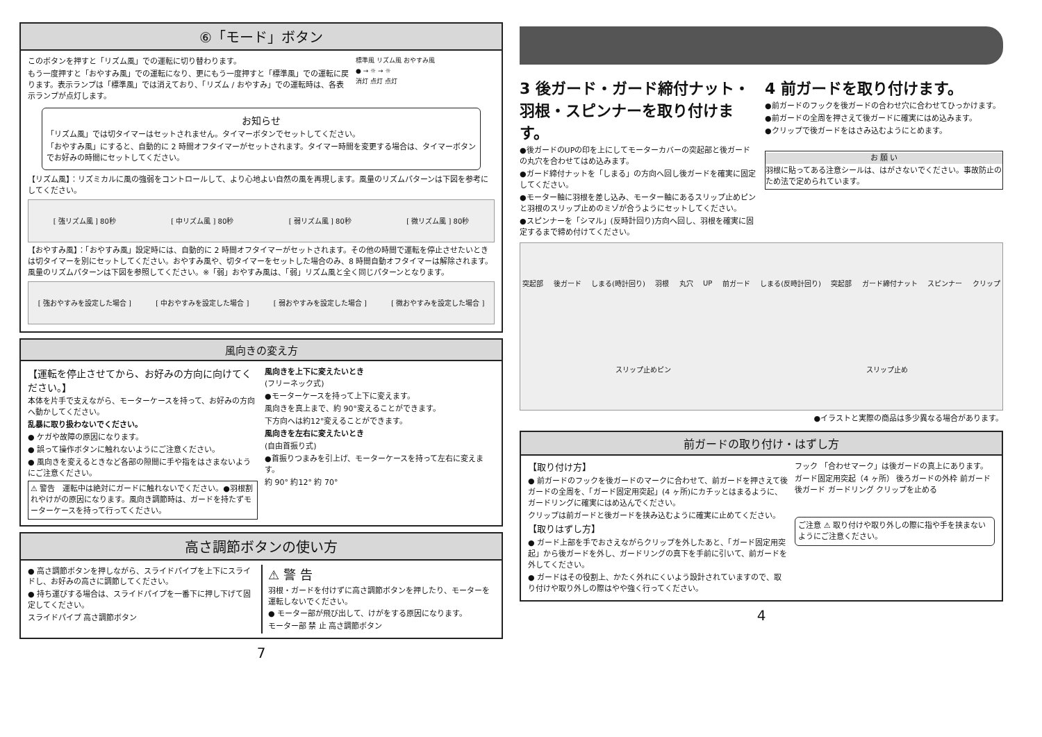⑥「モード」ボタン
このボタンを押すと「リズム風」での運転に切り替わります。
もう一度押すと「おやすみ風」での運転になり、更にもう一度押すと「標準風」での運転に戻ります。表示ランプは「標準風」では消えており、「リズム / おやすみ」での運転時は、各表示ランプが点灯します。
標準風 リズム風 おやすみ風
● → ☼ → ☼
消灯 点灯 点灯
お知らせ
「リズム風」では切タイマーはセットされません。タイマーボタンでセットしてください。
「おやすみ風」にすると、自動的に 2 時間オフタイマーがセットされます。タイマー時間を変更する場合は、タイマーボタンでお好みの時間にセットしてください。
【リズム風】：リズミカルに風の強弱をコントロールして、より心地よい自然の風を再現します。風量のリズムパターンは下図を参考にしてください。
[ 強リズム風 ] 80秒 [ 中リズム風 ] 80秒 [ 弱リズム風 ] 80秒 [ 微リズム風 ] 80秒
【おやすみ風】：「おやすみ風」設定時には、自動的に 2 時間オフタイマーがセットされます。その他の時間で運転を停止させたいときは切タイマーを別にセットしてください。おやすみ風や、切タイマーをセットした場合のみ、8 時間自動オフタイマーは解除されます。風量のリズムパターンは下図を参照してください。※「弱」おやすみ風は、「弱」リズム風と全く同じパターンとなります。
[ 強おやすみを設定した場合 ] [ 中おやすみを設定した場合 ] [ 弱おやすみを設定した場合 ] [ 微おやすみを設定した場合 ]
風向きの変え方
【運転を停止させてから、お好みの方向に向けてください。】
本体を片手で支えながら、モーターケースを持って、お好みの方向へ動かしてください。
乱暴に取り扱わないでください。
● ケガや故障の原因になります。
● 誤って操作ボタンに触れないようにご注意ください。
● 風向きを変えるときなど各部の隙間に手や指をはさまないようにご注意ください。
⚠ 警告　運転中は絶対にガードに触れないでください。●羽根割れやけがの原因になります。風向き調節時は、ガードを持たずモーターケースを持って行ってください。
風向きを上下に変えたいとき
(フリーネック式)
●モーターケースを持って上下に変えます。
風向きを真上まで、約 90°変えることができます。
下方向へは約12°変えることができます。
風向きを左右に変えたいとき
(自由首振り式)
●首振りつまみを引上げ、モーターケースを持って左右に変えます。
約 90° 約12° 約 70°
高さ調節ボタンの使い方
● 高さ調節ボタンを押しながら、スライドパイプを上下にスライドし、お好みの高さに調節してください。
● 持ち運びする場合は、スライドパイプを一番下に押し下げて固定してください。
スライドパイプ 高さ調節ボタン
⚠ 警 告
羽根・ガードを付けずに高さ調節ボタンを押したり、モーターを運転しないでください。
● モーター部が飛び出して、けがをする原因になります。
モーター部 禁 止 高さ調節ボタン
7
3 後ガード・ガード締付ナット・羽根・スピンナーを取り付けます。
●後ガードのUPの印を上にしてモーターカバーの突起部と後ガードの丸穴を合わせてはめ込みます。
●ガード締付ナットを「しまる」の方向へ回し後ガードを確実に固定してください。
●モーター軸に羽根を差し込み、モーター軸にあるスリップ止めピンと羽根のスリップ止めのミゾが合うようにセットしてください。
●スピンナーを「シマル」(反時計回り)方向へ回し、羽根を確実に固定するまで締め付けてください。
4 前ガードを取り付けます。
●前ガードのフックを後ガードの合わせ穴に合わせてひっかけます。
●前ガードの全周を押さえて後ガードに確実にはめ込みます。
●クリップで後ガードをはさみ込むようにとめます。
お 願 い
羽根に貼ってある注意シールは、はがさないでください。事故防止のため法で定められています。
突起部 後ガード しまる(時計回り) 羽根 丸穴 UP 前ガード しまる(反時計回り) 突起部 ガード締付ナット スピンナー クリップ スリップ止めピン スリップ止め
●イラストと実際の商品は多少異なる場合があります。
前ガードの取り付け・はずし方
【取り付け方】
● 前ガードのフックを後ガードのマークに合わせて、前ガードを押さえて後ガードの全周を、「ガード固定用突起」(4 ヶ所)にカチッとはまるように、ガードリングに確実にはめ込んでください。
クリップは前ガードと後ガードを挟み込むように確実に止めてください。
【取りはずし方】
● ガード上部を手でおさえながらクリップを外したあと、「ガード固定用突起」から後ガードを外し、ガードリングの真下を手前に引いて、前ガードを外してください。
● ガードはその役割上、かたく外れにくいよう設計されていますので、取り付けや取り外しの際はやや強く行ってください。
フック 「合わせマーク」は後ガードの真上にあります。
ガード固定用突起（4 ヶ所） 後ろガードの外枠 前ガード 後ガード ガードリング クリップを止める
ご注意 ⚠ 取り付けや取り外しの際に指や手を挟まないようにご注意ください。
4